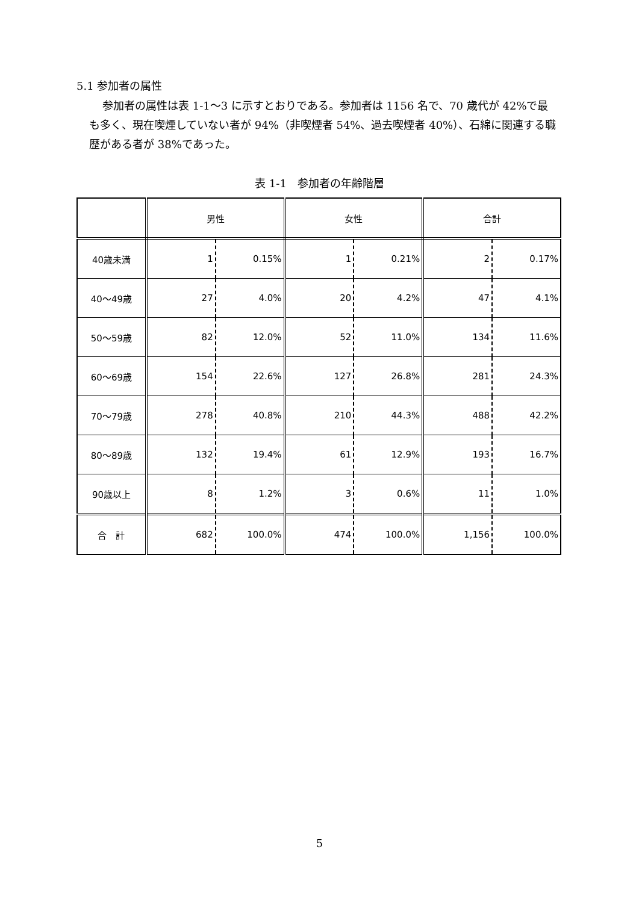5.1 参加者の属性
参加者の属性は表 1-1～3 に示すとおりである。参加者は 1156 名で、70 歳代が 42%で最も多く、現在喫煙していない者が 94%（非喫煙者 54%、過去喫煙者 40%）、石綿に関連する職歴がある者が 38%であった。
表 1-1　参加者の年齢階層
| | 男性 | | 女性 | | 合計 | |
| --- | --- | --- | --- | --- | --- | --- |
| 40歳未満 | 1 | 0.15% | 1 | 0.21% | 2 | 0.17% |
| 40～49歳 | 27 | 4.0% | 20 | 4.2% | 47 | 4.1% |
| 50～59歳 | 82 | 12.0% | 52 | 11.0% | 134 | 11.6% |
| 60～69歳 | 154 | 22.6% | 127 | 26.8% | 281 | 24.3% |
| 70～79歳 | 278 | 40.8% | 210 | 44.3% | 488 | 42.2% |
| 80～89歳 | 132 | 19.4% | 61 | 12.9% | 193 | 16.7% |
| 90歳以上 | 8 | 1.2% | 3 | 0.6% | 11 | 1.0% |
| 合 計 | 682 | 100.0% | 474 | 100.0% | 1,156 | 100.0% |
5